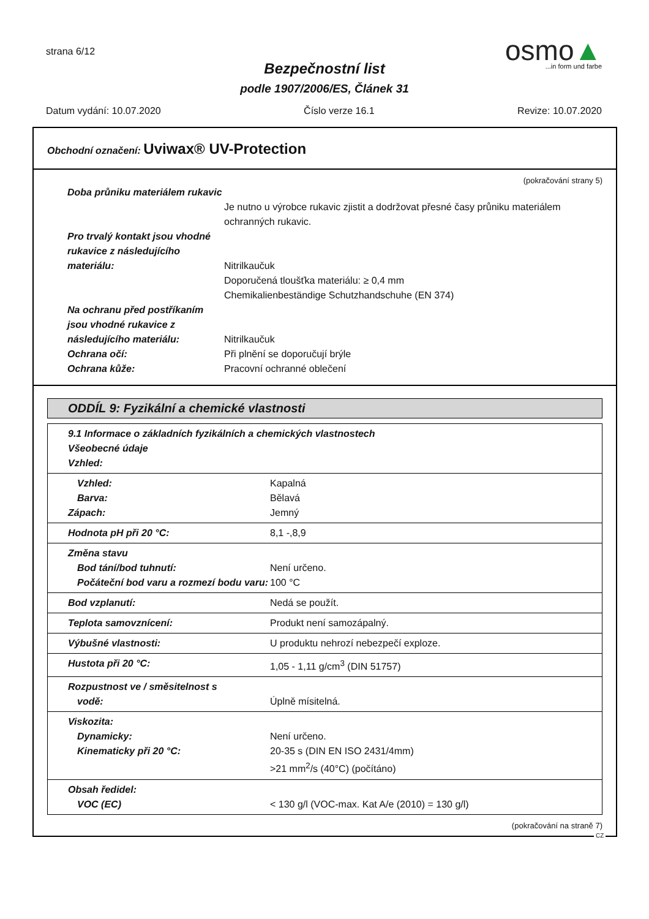strana 6/12
Bezpečnostní list
podle 1907/2006/ES, Článek 31
osmo▲
...in form und farbe
Datum vydání: 10.07.2020 Číslo verze 16.1 Revize: 10.07.2020
Obchodní označení: Uviwax® UV-Protection
(pokračování strany 5)
Doba průniku materiálem rukavic
Je nutno u výrobce rukavic zjistit a dodržovat přesné časy průniku materiálem ochranných rukavic.
Pro trvalý kontakt jsou vhodné rukavice z následujícího materiálu:
Nitrilkaučuk
Doporučená tloušťka materiálu: ≥ 0,4 mm
Chemikalienbeständige Schutzhandschuhe (EN 374)
Na ochranu před postříkaním jsou vhodné rukavice z následujícího materiálu:
Nitrilkaučuk
Ochrana očí: Při plnění se doporučují brýle
Ochrana kůže: Pracovní ochranné oblečení
ODDÍL 9: Fyzikální a chemické vlastnosti
| 9.1 Informace o základních fyzikálních a chemických vlastnostech Všeobecné údaje Vzhled: | |
| Vzhled: Barva: Zápach: | Kapalná Bělavá Jemný |
| Hodnota pH při 20 °C: | 8,1 -,8,9 |
| Změna stavu Bod tání/bod tuhnutí: Počáteční bod varu a rozmezí bodu varu: | Není určeno. 100 °C |
| Bod vzplanutí: | Nedá se použít. |
| Teplota samovznícení: | Produkt není samozápalný. |
| Výbušné vlastnosti: | U produktu nehrozí nebezpečí exploze. |
| Hustota při 20 °C: | 1,05 - 1,11 g/cm<sup>3</sup> (DIN 51757) |
| Rozpustnost ve / směsitelnost s vodě: | Úplně mísitelná. |
| Viskozita: Dynamicky: Kinematicky při 20 °C: | Není určeno. 20-35 s (DIN EN ISO 2431/4mm) >21 mm<sup>2</sup>/s (40°C) (počítáno) |
| Obsah ředidel: VOC (EC) | < 130 g/l (VOC-max. Kat A/e (2010) = 130 g/l) |
(pokračování na straně 7)
CZ